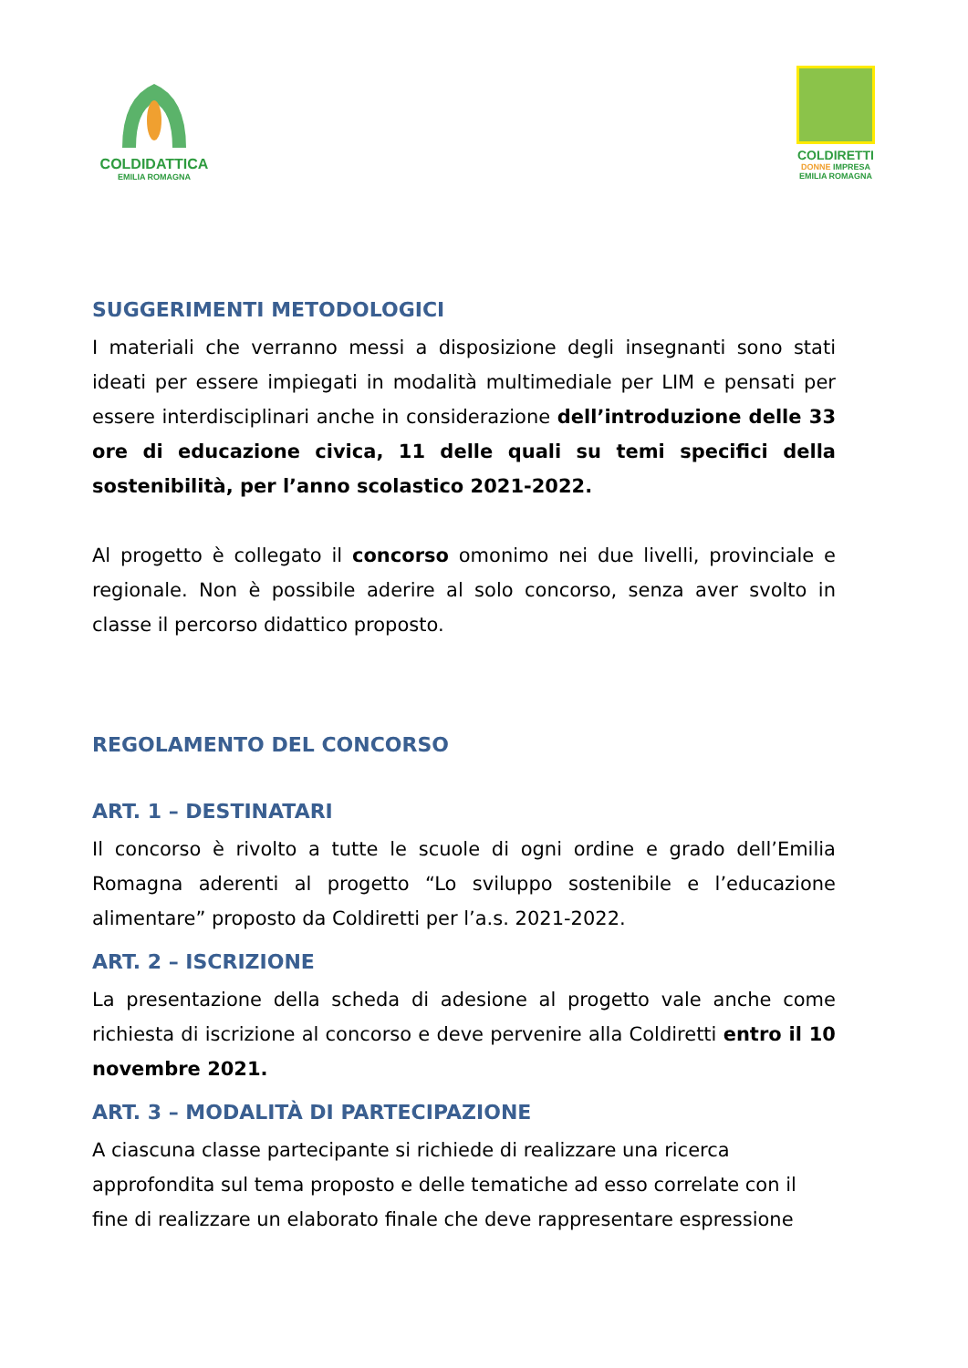COLDIDATTICA
EMILIA ROMAGNA
COLDIRETTI
DONNE IMPRESA
EMILIA ROMAGNA
SUGGERIMENTI METODOLOGICI
I materiali che verranno messi a disposizione degli insegnanti sono stati ideati per essere impiegati in modalità multimediale per LIM e pensati per essere interdisciplinari anche in considerazione dell’introduzione delle 33 ore di educazione civica, 11 delle quali su temi specifici della sostenibilità, per l’anno scolastico 2021-2022.
Al progetto è collegato il concorso omonimo nei due livelli, provinciale e regionale. Non è possibile aderire al solo concorso, senza aver svolto in classe il percorso didattico proposto.
REGOLAMENTO DEL CONCORSO
ART. 1 – DESTINATARI
Il concorso è rivolto a tutte le scuole di ogni ordine e grado dell’Emilia Romagna aderenti al progetto “Lo sviluppo sostenibile e l’educazione alimentare” proposto da Coldiretti per l’a.s. 2021-2022.
ART. 2 – ISCRIZIONE
La presentazione della scheda di adesione al progetto vale anche come richiesta di iscrizione al concorso e deve pervenire alla Coldiretti entro il 10 novembre 2021.
ART. 3 – MODALITÀ DI PARTECIPAZIONE
A ciascuna classe partecipante si richiede di realizzare una ricerca approfondita sul tema proposto e delle tematiche ad esso correlate con il fine di realizzare un elaborato finale che deve rappresentare espressione